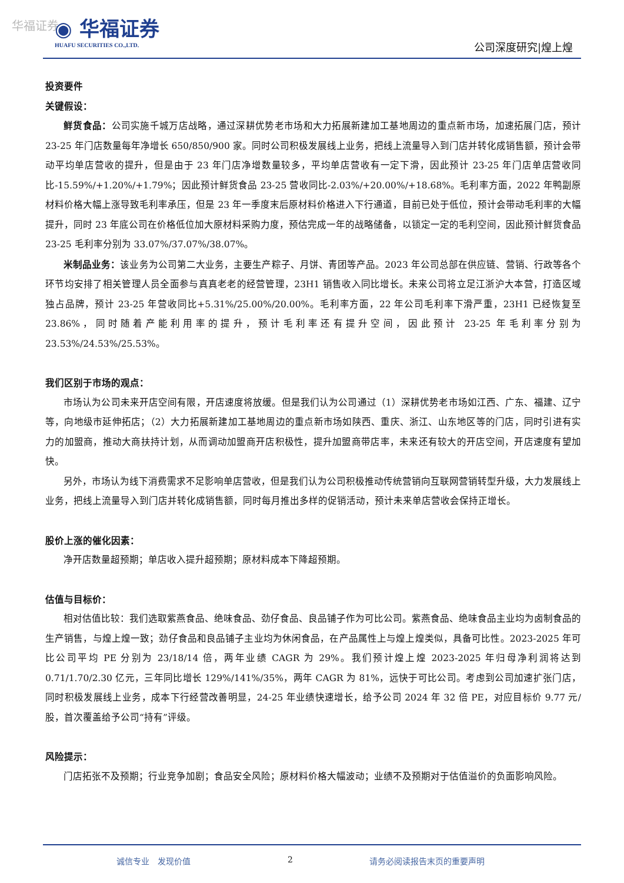华福证券
◉ 华福证券
HUAFU SECURITIES CO.,LTD.
公司深度研究|煌上煌
投资要件
关键假设：
鲜货食品：公司实施千城万店战略，通过深耕优势老市场和大力拓展新建加工基地周边的重点新市场，加速拓展门店，预计 23-25 年门店数量每年净增长 650/850/900 家。同时公司积极发展线上业务，把线上流量导入到门店并转化成销售额，预计会带动平均单店营收的提升，但是由于 23 年门店净增数量较多，平均单店营收有一定下滑，因此预计 23-25 年门店单店营收同比-15.59%/+1.20%/+1.79%；因此预计鲜货食品 23-25 营收同比-2.03%/+20.00%/+18.68%。毛利率方面，2022 年鸭副原材料价格大幅上涨导致毛利率承压，但是 23 年一季度末后原材料价格进入下行通道，目前已处于低位，预计会带动毛利率的大幅提升，同时 23 年底公司在价格低位加大原材料采购力度，预估完成一年的战略储备，以锁定一定的毛利空间，因此预计鲜货食品 23-25 毛利率分别为 33.07%/37.07%/38.07%。
米制品业务：该业务为公司第二大业务，主要生产粽子、月饼、青团等产品。2023 年公司总部在供应链、营销、行政等各个环节均安排了相关管理人员全面参与真真老老的经营管理，23H1 销售收入同比增长。未来公司将立足江浙沪大本营，打造区域独占品牌，预计 23-25 年营收同比+5.31%/25.00%/20.00%。毛利率方面，22 年公司毛利率下滑严重，23H1 已经恢复至 23.86%，同时随着产能利用率的提升，预计毛利率还有提升空间，因此预计 23-25 年毛利率分别为 23.53%/24.53%/25.53%。
我们区别于市场的观点：
市场认为公司未来开店空间有限，开店速度将放缓。但是我们认为公司通过（1）深耕优势老市场如江西、广东、福建、辽宁等，向地级市延伸拓店；（2）大力拓展新建加工基地周边的重点新市场如陕西、重庆、浙江、山东地区等的门店，同时引进有实力的加盟商，推动大商扶持计划，从而调动加盟商开店积极性，提升加盟商带店率，未来还有较大的开店空间，开店速度有望加快。
另外，市场认为线下消费需求不足影响单店营收，但是我们认为公司积极推动传统营销向互联网营销转型升级，大力发展线上业务，把线上流量导入到门店并转化成销售额，同时每月推出多样的促销活动，预计未来单店营收会保持正增长。
股价上涨的催化因素：
净开店数量超预期；单店收入提升超预期；原材料成本下降超预期。
估值与目标价：
相对估值比较：我们选取紫燕食品、绝味食品、劲仔食品、良品铺子作为可比公司。紫燕食品、绝味食品主业均为卤制食品的生产销售，与煌上煌一致；劲仔食品和良品铺子主业均为休闲食品，在产品属性上与煌上煌类似，具备可比性。2023-2025 年可比公司平均 PE 分别为 23/18/14 倍，两年业绩 CAGR 为 29%。我们预计煌上煌 2023-2025 年归母净利润将达到 0.71/1.70/2.30 亿元，三年同比增长 129%/141%/35%，两年 CAGR 为 81%，远快于可比公司。考虑到公司加速扩张门店，同时积极发展线上业务，成本下行经营改善明显，24-25 年业绩快速增长，给予公司 2024 年 32 倍 PE，对应目标价 9.77 元/股，首次覆盖给予公司“持有”评级。
风险提示：
门店拓张不及预期；行业竞争加剧；食品安全风险；原材料价格大幅波动；业绩不及预期对于估值溢价的负面影响风险。
诚信专业　发现价值 2 请务必阅读报告末页的重要声明